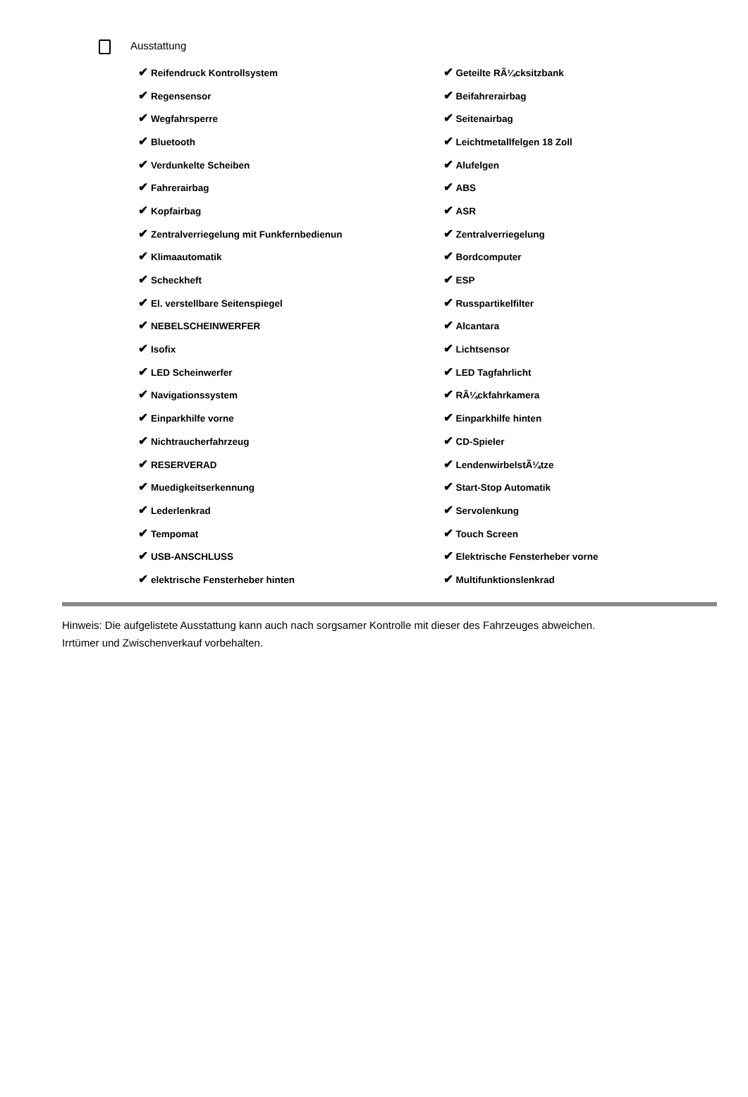Ausstattung
| ✔ Reifendruck Kontrollsystem | ✔ Geteilte RÃ¼cksitzbank |
| ✔ Regensensor | ✔ Beifahrerairbag |
| ✔ Wegfahrsperre | ✔ Seitenairbag |
| ✔ Bluetooth | ✔ Leichtmetallfelgen 18 Zoll |
| ✔ Verdunkelte Scheiben | ✔ Alufelgen |
| ✔ Fahrerairbag | ✔ ABS |
| ✔ Kopfairbag | ✔ ASR |
| ✔ Zentralverriegelung mit Funkfernbedienun | ✔ Zentralverriegelung |
| ✔ Klimaautomatik | ✔ Bordcomputer |
| ✔ Scheckheft | ✔ ESP |
| ✔ El. verstellbare Seitenspiegel | ✔ Russpartikelfilter |
| ✔ NEBELSCHEINWERFER | ✔ Alcantara |
| ✔ Isofix | ✔ Lichtsensor |
| ✔ LED Scheinwerfer | ✔ LED Tagfahrlicht |
| ✔ Navigationssystem | ✔ RÃ¼ckfahrkamera |
| ✔ Einparkhilfe vorne | ✔ Einparkhilfe hinten |
| ✔ Nichtraucherfahrzeug | ✔ CD-Spieler |
| ✔ RESERVERAD | ✔ LendenwirbelstÃ¼tze |
| ✔ Muedigkeitserkennung | ✔ Start-Stop Automatik |
| ✔ Lederlenkrad | ✔ Servolenkung |
| ✔ Tempomat | ✔ Touch Screen |
| ✔ USB-ANSCHLUSS | ✔ Elektrische Fensterheber vorne |
| ✔ elektrische Fensterheber hinten | ✔ Multifunktionslenkrad |
Hinweis: Die aufgelistete Ausstattung kann auch nach sorgsamer Kontrolle mit dieser des Fahrzeuges abweichen. Irrtümer und Zwischenverkauf vorbehalten.